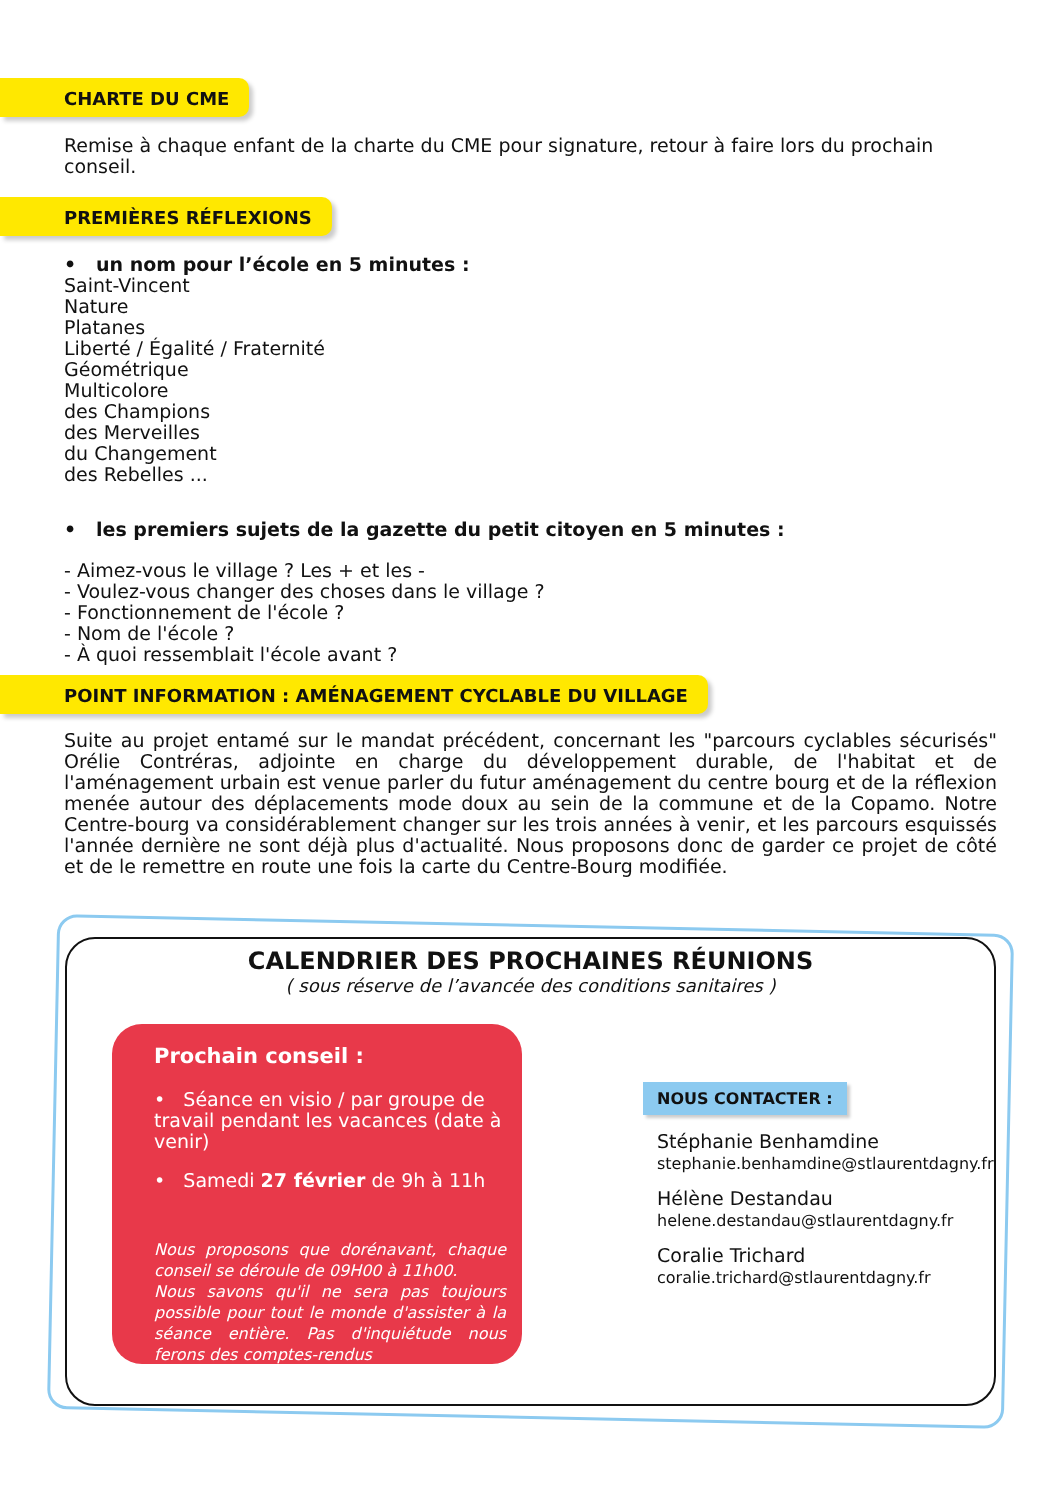CHARTE DU CME
Remise à chaque enfant de la charte du CME pour signature, retour à faire lors du prochain conseil.
PREMIÈRES RÉFLEXIONS
• un nom pour l’école en 5 minutes :
Saint-Vincent
Nature
Platanes
Liberté / Égalité / Fraternité
Géométrique
Multicolore
des Champions
des Merveilles
du Changement
des Rebelles ...
• les premiers sujets de la gazette du petit citoyen en 5 minutes :
- Aimez-vous le village ? Les + et les -
- Voulez-vous changer des choses dans le village ?
- Fonctionnement de l'école ?
- Nom de l'école ?
- À quoi ressemblait l'école avant ?
POINT INFORMATION : AMÉNAGEMENT CYCLABLE DU VILLAGE
Suite au projet entamé sur le mandat précédent, concernant les "parcours cyclables sécurisés" Orélie Contréras, adjointe en charge du développement durable, de l'habitat et de l'aménagement urbain est venue parler du futur aménagement du centre bourg et de la réflexion menée autour des déplacements mode doux au sein de la commune et de la Copamo. Notre Centre-bourg va considérablement changer sur les trois années à venir, et les parcours esquissés l'année dernière ne sont déjà plus d'actualité. Nous proposons donc de garder ce projet de côté et de le remettre en route une fois la carte du Centre-Bourg modifiée.
CALENDRIER DES PROCHAINES RÉUNIONS
( sous réserve de l’avancée des conditions sanitaires )
Prochain conseil :
• Séance en visio / par groupe de travail pendant les vacances (date à venir)
• Samedi 27 février de 9h à 11h
Nous proposons que dorénavant, chaque conseil se déroule de 09H00 à 11h00.
Nous savons qu'il ne sera pas toujours possible pour tout le monde d'assister à la séance entière. Pas d'inquiétude nous ferons des comptes-rendus
NOUS CONTACTER :
Stéphanie Benhamdine
stephanie.benhamdine@stlaurentdagny.fr
Hélène Destandau
helene.destandau@stlaurentdagny.fr
Coralie Trichard
coralie.trichard@stlaurentdagny.fr